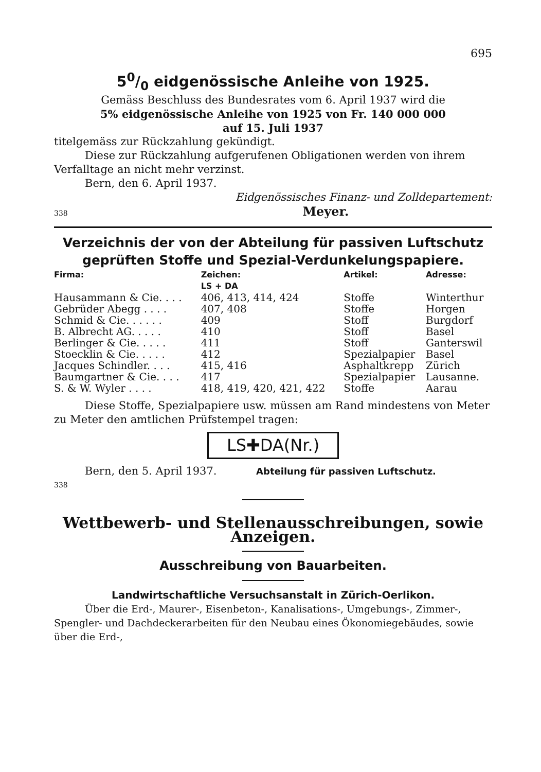695
50/0 eidgenössische Anleihe von 1925.
Gemäss Beschluss des Bundesrates vom 6. April 1937 wird die
5% eidgenössische Anleihe von 1925 von Fr. 140 000 000
auf 15. Juli 1937
titelgemäss zur Rückzahlung gekündigt.
Diese zur Rückzahlung aufgerufenen Obligationen werden von ihrem Verfalltage an nicht mehr verzinst.
Bern, den 6. April 1937.
Eidgenössisches Finanz- und Zolldepartement:
338 Meyer.
Verzeichnis der von der Abteilung für passiven Luftschutz geprüften Stoffe und Spezial-Verdunkelungspapiere.
| Firma: | Zeichen: LS + DA | Artikel: | Adresse: |
| --- | --- | --- | --- |
| Hausammann & Cie. . . . | 406, 413, 414, 424 | Stoffe | Winterthur |
| Gebrüder Abegg . . . . | 407, 408 | Stoffe | Horgen |
| Schmid & Cie. . . . . . | 409 | Stoff | Burgdorf |
| B. Albrecht AG. . . . . | 410 | Stoff | Basel |
| Berlinger & Cie. . . . . | 411 | Stoff | Ganterswil |
| Stoecklin & Cie. . . . . | 412 | Spezialpapier | Basel |
| Jacques Schindler. . . . | 415, 416 | Asphaltkrepp | Zürich |
| Baumgartner & Cie. . . . | 417 | Spezialpapier | Lausanne. |
| S. & W. Wyler . . . . | 418, 419, 420, 421, 422 | Stoffe | Aarau |
Diese Stoffe, Spezialpapiere usw. müssen am Rand mindestens von Meter zu Meter den amtlichen Prüfstempel tragen:
LS✚DA(Nr.)
Bern, den 5. April 1937. Abteilung für passiven Luftschutz.
338
Wettbewerb- und Stellenausschreibungen, sowie Anzeigen.
Ausschreibung von Bauarbeiten.
Landwirtschaftliche Versuchsanstalt in Zürich-Oerlikon.
Über die Erd-, Maurer-, Eisenbeton-, Kanalisations-, Umgebungs-, Zimmer-, Spengler- und Dachdeckerarbeiten für den Neubau eines Ökonomiegebäudes, sowie über die Erd-,